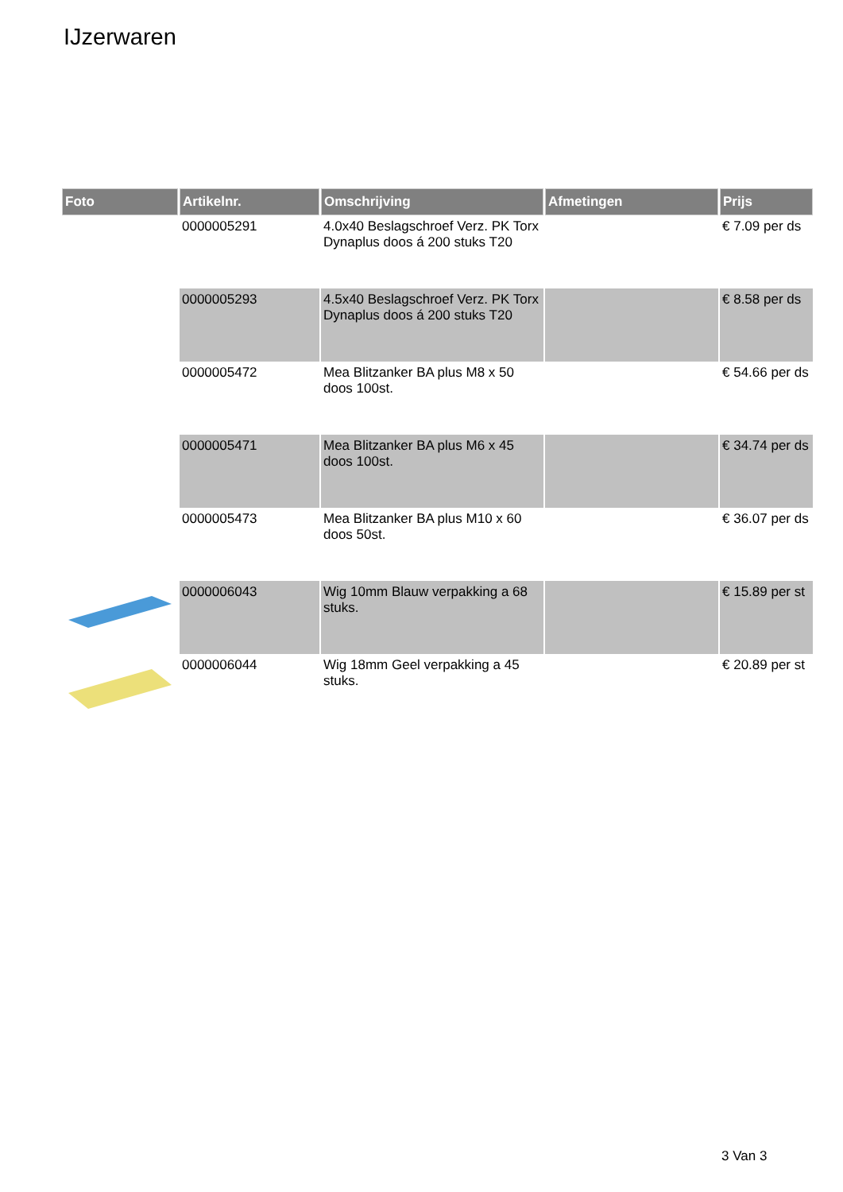IJzerwaren
| Foto | Artikelnr. | Omschrijving | Afmetingen | Prijs |
| --- | --- | --- | --- | --- |
| | 0000005291 | 4.0x40 Beslagschroef Verz. PK Torx Dynaplus doos á 200 stuks T20 | | € 7.09 per ds |
| | 0000005293 | 4.5x40 Beslagschroef Verz. PK Torx Dynaplus doos á 200 stuks T20 | | € 8.58 per ds |
| | 0000005472 | Mea Blitzanker BA plus M8 x 50 doos 100st. | | € 54.66 per ds |
| | 0000005471 | Mea Blitzanker BA plus M6 x 45 doos 100st. | | € 34.74 per ds |
| | 0000005473 | Mea Blitzanker BA plus M10 x 60 doos 50st. | | € 36.07 per ds |
| | 0000006043 | Wig 10mm Blauw verpakking a 68 stuks. | | € 15.89 per st |
| | 0000006044 | Wig 18mm Geel verpakking a 45 stuks. | | € 20.89 per st |
3 Van 3